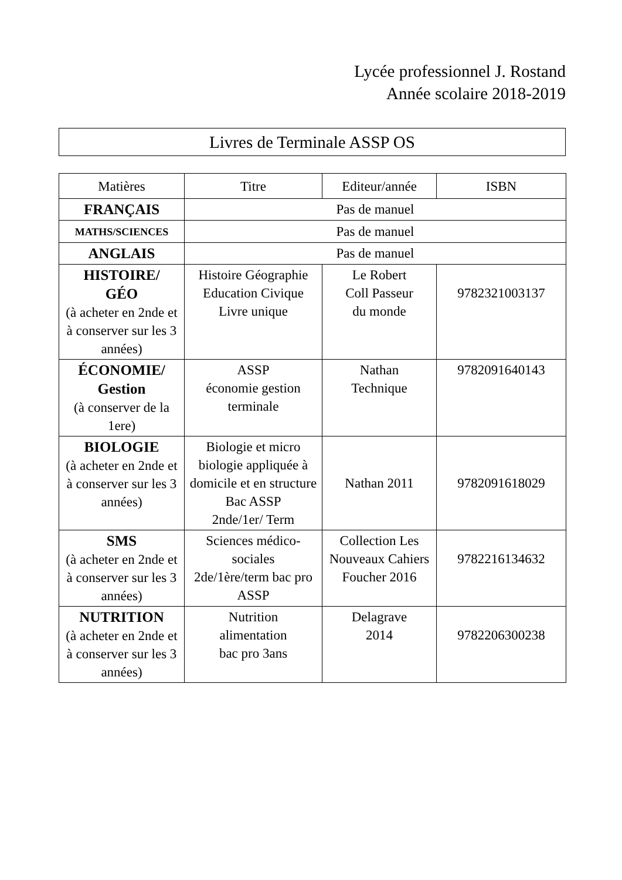Lycée professionnel J. Rostand
Année scolaire 2018-2019
Livres de Terminale ASSP OS
| Matières | Titre | Editeur/année | ISBN |
| --- | --- | --- | --- |
| FRANÇAIS | Pas de manuel | | |
| MATHS/SCIENCES | Pas de manuel | | |
| ANGLAIS | Pas de manuel | | |
| HISTOIRE/ GÉO (à acheter en 2nde et à conserver sur les 3 années) | Histoire Géographie Education Civique Livre unique | Le Robert Coll Passeur du monde | 9782321003137 |
| ÉCONOMIE/ Gestion (à conserver de la 1ere) | ASSP économie gestion terminale | Nathan Technique | 9782091640143 |
| BIOLOGIE (à acheter en 2nde et à conserver sur les 3 années) | Biologie et micro biologie appliquée à domicile et en structure Bac ASSP 2nde/1er/ Term | Nathan 2011 | 9782091618029 |
| SMS (à acheter en 2nde et à conserver sur les 3 années) | Sciences médico-sociales 2de/1ère/term bac pro ASSP | Collection Les Nouveaux Cahiers Foucher 2016 | 9782216134632 |
| NUTRITION (à acheter en 2nde et à conserver sur les 3 années) | Nutrition alimentation bac pro 3ans | Delagrave 2014 | 9782206300238 |